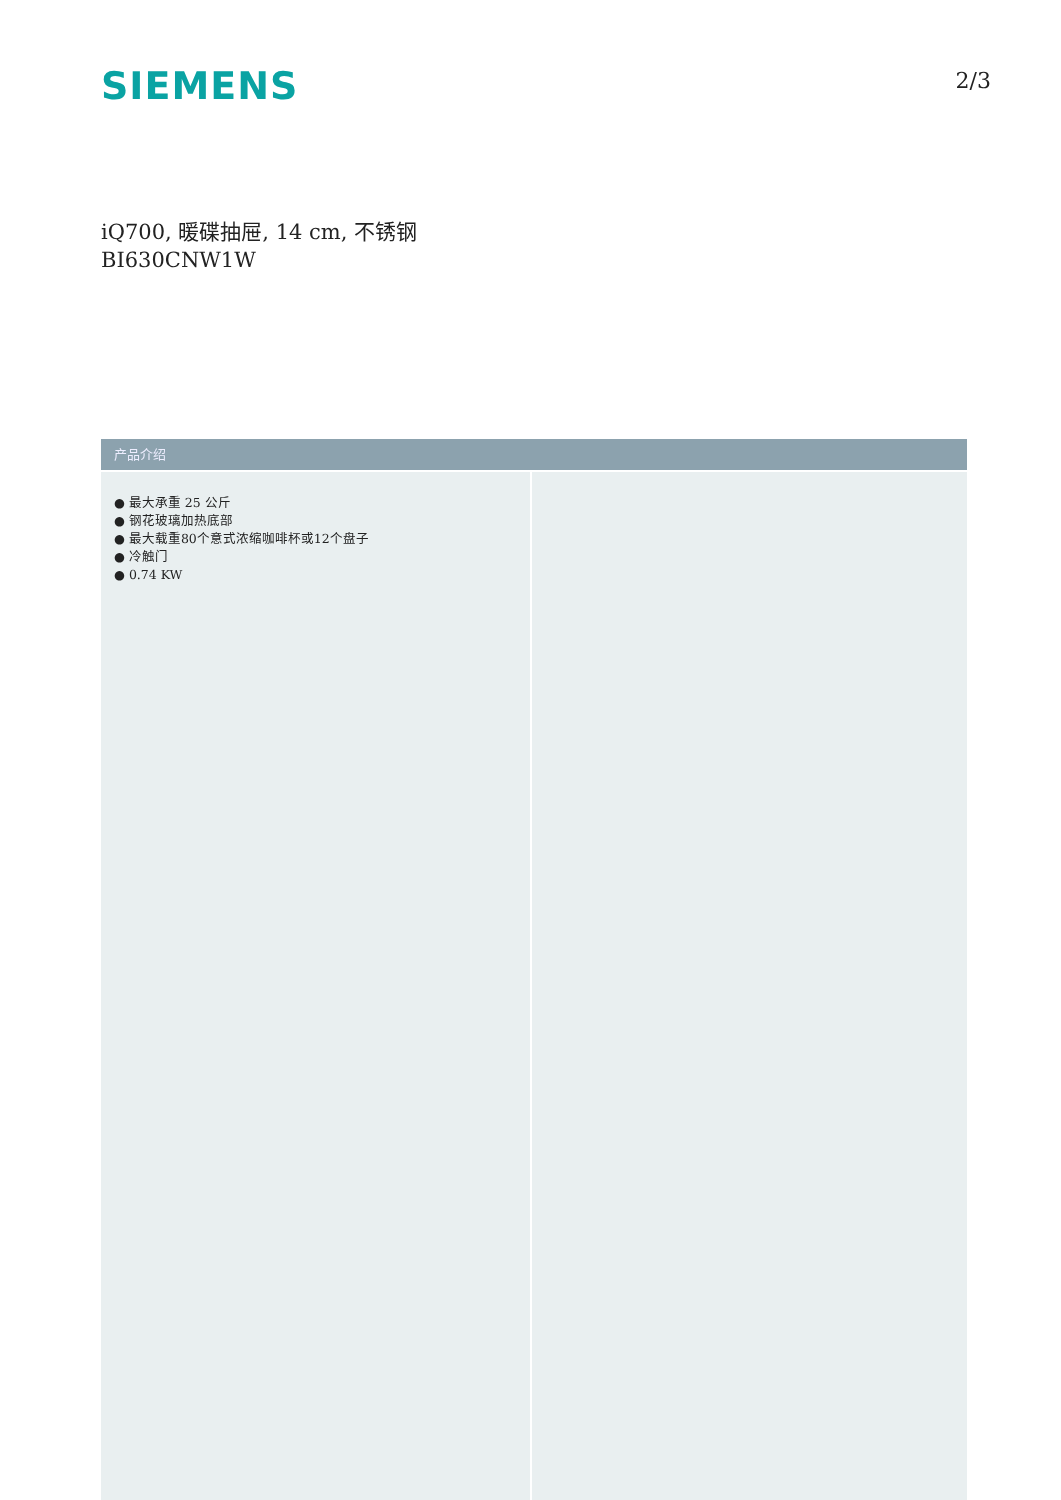SIEMENS
2/3
iQ700, 暖碟抽屉, 14 cm, 不锈钢
BI630CNW1W
产品介绍
● 最大承重 25 公斤
● 钢花玻璃加热底部
● 最大载重80个意式浓缩咖啡杯或12个盘子
● 冷触门
● 0.74 KW